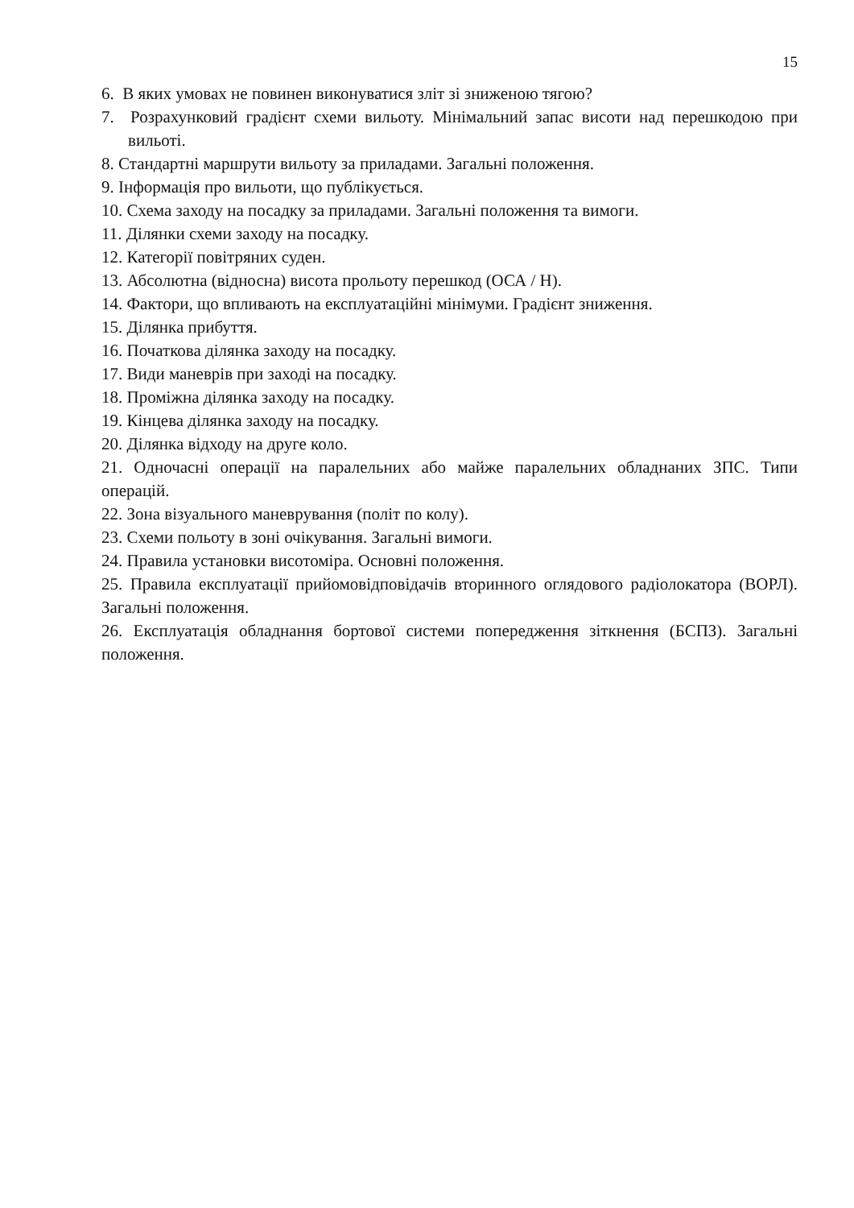15
6. В яких умовах не повинен виконуватися зліт зі зниженою тягою?
7. Розрахунковий градієнт схеми вильоту. Мінімальний запас висоти над перешкодою при вильоті.
8. Стандартні маршрути вильоту за приладами. Загальні положення.
9. Інформація про вильоти, що публікується.
10. Схема заходу на посадку за приладами. Загальні положення та вимоги.
11. Ділянки схеми заходу на посадку.
12. Категорії повітряних суден.
13. Абсолютна (відносна) висота прольоту перешкод (ОСА / Н).
14. Фактори, що впливають на експлуатаційні мінімуми. Градієнт зниження.
15. Ділянка прибуття.
16. Початкова ділянка заходу на посадку.
17. Види маневрів при заході на посадку.
18. Проміжна ділянка заходу на посадку.
19. Кінцева ділянка заходу на посадку.
20. Ділянка відходу на друге коло.
21. Одночасні операції на паралельних або майже паралельних обладнаних ЗПС. Типи операцій.
22. Зона візуального маневрування (політ по колу).
23. Схеми польоту в зоні очікування. Загальні вимоги.
24. Правила установки висотоміра. Основні положення.
25. Правила експлуатації прийомовідповідачів вторинного оглядового радіолокатора (ВОРЛ). Загальні положення.
26. Експлуатація обладнання бортової системи попередження зіткнення (БСПЗ). Загальні положення.